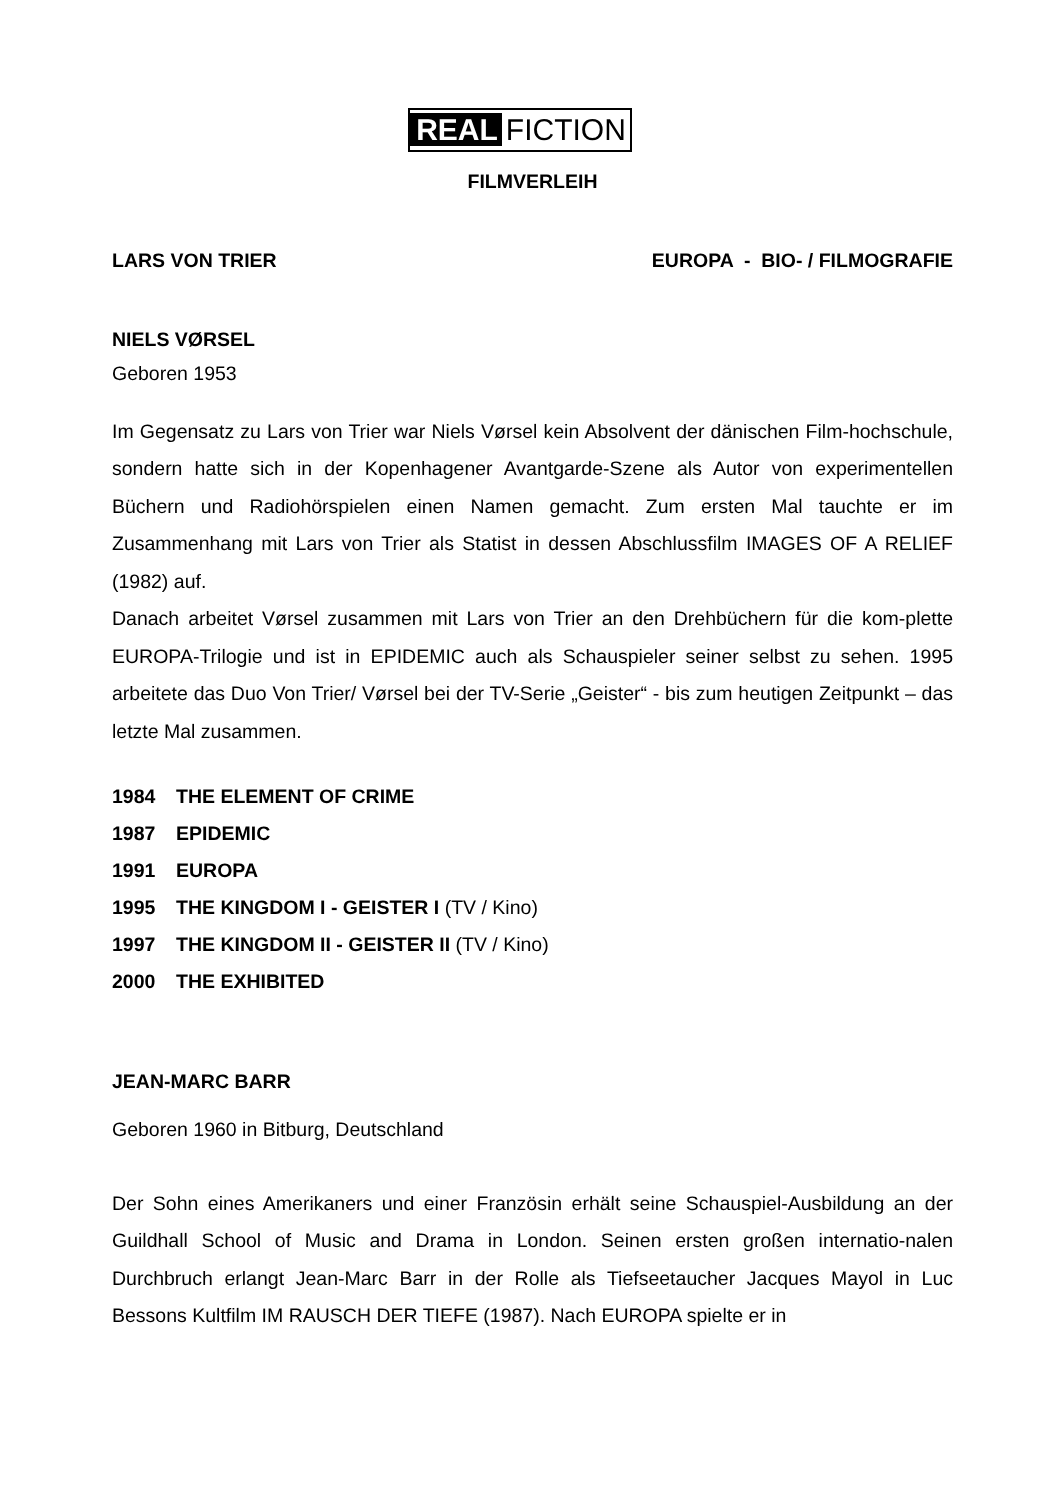REAL FICTION
FILMVERLEIH
LARS VON TRIER EUROPA - BIO- / FILMOGRAFIE
NIELS VØRSEL
Geboren 1953
Im Gegensatz zu Lars von Trier war Niels Vørsel kein Absolvent der dänischen Film-hochschule, sondern hatte sich in der Kopenhagener Avantgarde-Szene als Autor von experimentellen Büchern und Radiohörspielen einen Namen gemacht. Zum ersten Mal tauchte er im Zusammenhang mit Lars von Trier als Statist in dessen Abschlussfilm IMAGES OF A RELIEF (1982) auf.
Danach arbeitet Vørsel zusammen mit Lars von Trier an den Drehbüchern für die kom-plette EUROPA-Trilogie und ist in EPIDEMIC auch als Schauspieler seiner selbst zu sehen. 1995 arbeitete das Duo Von Trier/ Vørsel bei der TV-Serie „Geister“ - bis zum heutigen Zeitpunkt – das letzte Mal zusammen.
1984 THE ELEMENT OF CRIME
1987 EPIDEMIC
1991 EUROPA
1995 THE KINGDOM I - GEISTER I (TV / Kino)
1997 THE KINGDOM II - GEISTER II (TV / Kino)
2000 THE EXHIBITED
JEAN-MARC BARR
Geboren 1960 in Bitburg, Deutschland
Der Sohn eines Amerikaners und einer Französin erhält seine Schauspiel-Ausbildung an der Guildhall School of Music and Drama in London. Seinen ersten großen internatio-nalen Durchbruch erlangt Jean-Marc Barr in der Rolle als Tiefseetaucher Jacques Mayol in Luc Bessons Kultfilm IM RAUSCH DER TIEFE (1987). Nach EUROPA spielte er in